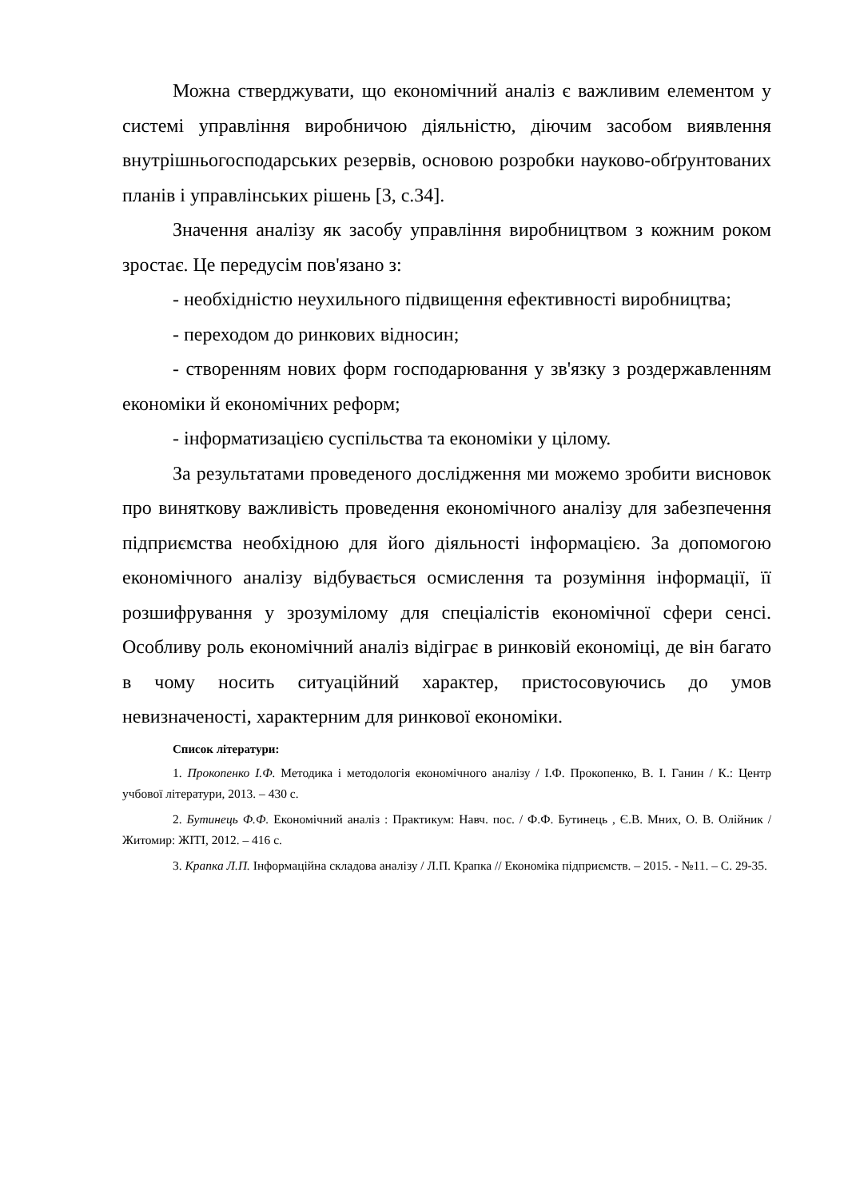Можна стверджувати, що економічний аналіз є важливим елементом у системі управління виробничою діяльністю, діючим засобом виявлення внутрішньогосподарських резервів, основою розробки науково-обґрунтованих планів і управлінських рішень [3, с.34].
Значення аналізу як засобу управління виробництвом з кожним роком зростає. Це передусім пов'язано з:
- необхідністю неухильного підвищення ефективності виробництва;
- переходом до ринкових відносин;
- створенням нових форм господарювання у зв'язку з роздержавленням економіки й економічних реформ;
- інформатизацією суспільства та економіки у цілому.
За результатами проведеного дослідження ми можемо зробити висновок про виняткову важливість проведення економічного аналізу для забезпечення підприємства необхідною для його діяльності інформацією. За допомогою економічного аналізу відбувається осмислення та розуміння інформації, її розшифрування у зрозумілому для спеціалістів економічної сфери сенсі. Особливу роль економічний аналіз відіграє в ринковій економіці, де він багато в чому носить ситуаційний характер, пристосовуючись до умов невизначеності, характерним для ринкової економіки.
Список літератури:
1. Прокопенко І.Ф. Методика і методологія економічного аналізу / І.Ф. Прокопенко, В. І. Ганин / К.: Центр учбової літератури, 2013. – 430 с.
2. Бутинець Ф.Ф. Економічний аналіз : Практикум: Навч. пос. / Ф.Ф. Бутинець , Є.В. Мних, О. В. Олійник / Житомир: ЖІТІ, 2012. – 416 с.
3. Крапка Л.П. Інформаційна складова аналізу / Л.П. Крапка // Економіка підприємств. – 2015. - №11. – С. 29-35.